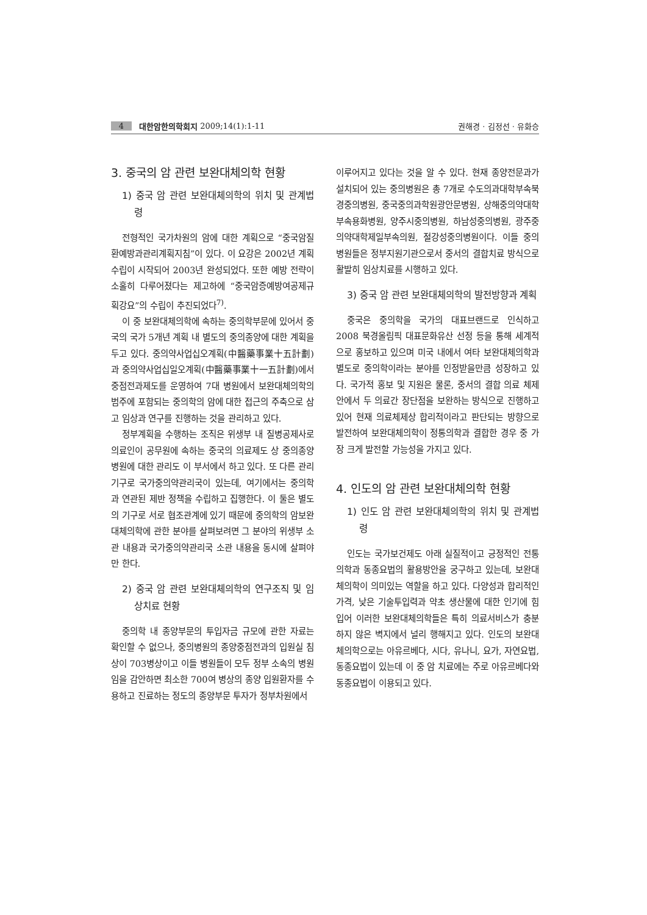4 대한암한의학회지 2009;14(1):1-11 권해경 · 김정선 · 유화승
3. 중국의 암 관련 보완대체의학 현황
1) 중국 암 관련 보완대체의학의 위치 및 관계법령
전형적인 국가차원의 암에 대한 계획으로 “중국암질환예방과관리계획지침”이 있다. 이 요강은 2002년 계획수립이 시작되어 2003년 완성되었다. 또한 예방 전략이 소홀히 다루어졌다는 제고하에 “중국암증예방여공제규획강요”의 수립이 추진되었다<sup>7)</sup>.
이 중 보완대체의학에 속하는 중의학부문에 있어서 중국의 국가 5개년 계획 내 별도의 중의종양에 대한 계획을 두고 있다. 중의약사업십오계획(中醫藥事業十五計劃)과 중의약사업십일오계획(中醫藥事業十一五計劃)에서 중점전과제도를 운영하여 7대 병원에서 보완대체의학의 범주에 포함되는 중의학의 암에 대한 접근의 주축으로 삼고 임상과 연구를 진행하는 것을 관리하고 있다.
정부계획을 수행하는 조직은 위생부 내 질병공제사로 의료인이 공무원에 속하는 중국의 의료제도 상 중의종양병원에 대한 관리도 이 부서에서 하고 있다. 또 다른 관리기구로 국가중의약관리국이 있는데, 여기에서는 중의학과 연관된 제반 정책을 수립하고 집행한다. 이 둘은 별도의 기구로 서로 협조관계에 있기 때문에 중의학의 암보완대체의학에 관한 분야를 살펴보려면 그 분야의 위생부 소관 내용과 국가중의약관리국 소관 내용을 동시에 살펴야만 한다.
2) 중국 암 관련 보완대체의학의 연구조직 및 임상치료 현황
중의학 내 종양부문의 투입자금 규모에 관한 자료는 확인할 수 없으나, 중의병원의 종양중점전과의 입원실 침상이 703병상이고 이들 병원들이 모두 정부 소속의 병원임을 감안하면 최소한 700여 병상의 종양 입원환자를 수용하고 진료하는 정도의 종양부문 투자가 정부차원에서
이루어지고 있다는 것을 알 수 있다. 현재 종양전문과가 설치되어 있는 중의병원은 총 7개로 수도의과대학부속북경중의병원, 중국중의과학원광안문병원, 상해중의약대학부속용화병원, 양주시중의병원, 하남성중의병원, 광주중의약대학제일부속의원, 절강성중의병원이다. 이들 중의병원들은 정부지원기관으로서 중서의 결합치료 방식으로 활발히 임상치료를 시행하고 있다.
3) 중국 암 관련 보완대체의학의 발전방향과 계획
중국은 중의학을 국가의 대표브랜드로 인식하고 2008 북경올림픽 대표문화유산 선정 등을 통해 세계적으로 홍보하고 있으며 미국 내에서 여타 보완대체의학과 별도로 중의학이라는 분야를 인정받을만큼 성장하고 있다. 국가적 홍보 및 지원은 물론, 중서의 결합 의료 체제 안에서 두 의료간 장단점을 보완하는 방식으로 진행하고 있어 현재 의료체제상 합리적이라고 판단되는 방향으로 발전하여 보완대체의학이 정통의학과 결합한 경우 중 가장 크게 발전할 가능성을 가지고 있다.
4. 인도의 암 관련 보완대체의학 현황
1) 인도 암 관련 보완대체의학의 위치 및 관계법령
인도는 국가보건제도 아래 실질적이고 긍정적인 전통의학과 동종요법의 활용방안을 궁구하고 있는데, 보완대체의학이 의미있는 역할을 하고 있다. 다양성과 합리적인 가격, 낮은 기술투입력과 약초 생산물에 대한 인기에 힘입어 이러한 보완대체의학들은 특히 의료서비스가 충분하지 않은 벽지에서 널리 행해지고 있다. 인도의 보완대체의학으로는 아유르베다, 시다, 유나니, 요가, 자연요법, 동종요법이 있는데 이 중 암 치료에는 주로 아유르베다와 동종요법이 이용되고 있다.